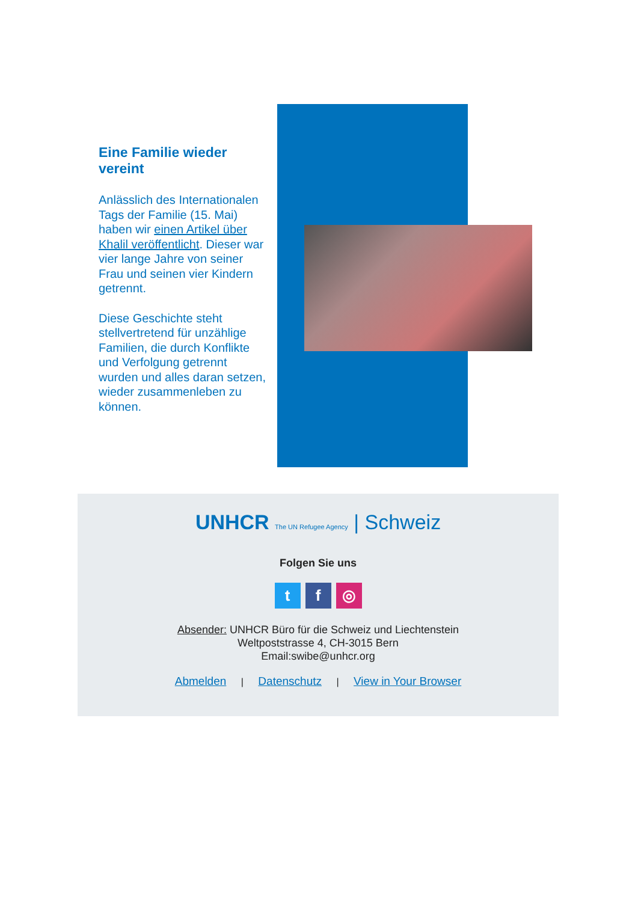Eine Familie wieder vereint
Anlässlich des Internationalen Tags der Familie (15. Mai) haben wir einen Artikel über Khalil veröffentlicht. Dieser war vier lange Jahre von seiner Frau und seinen vier Kindern getrennt.
Diese Geschichte steht stellvertretend für unzählige Familien, die durch Konflikte und Verfolgung getrennt wurden und alles daran setzen, wieder zusammenleben zu können.
UNHCR The UN Refugee Agency | Schweiz
Folgen Sie uns
tf ◎
Absender: UNHCR Büro für die Schweiz und Liechtenstein
Weltpoststrasse 4, CH-3015 Bern
Email:swibe@unhcr.org
Abmelden | Datenschutz | View in Your Browser